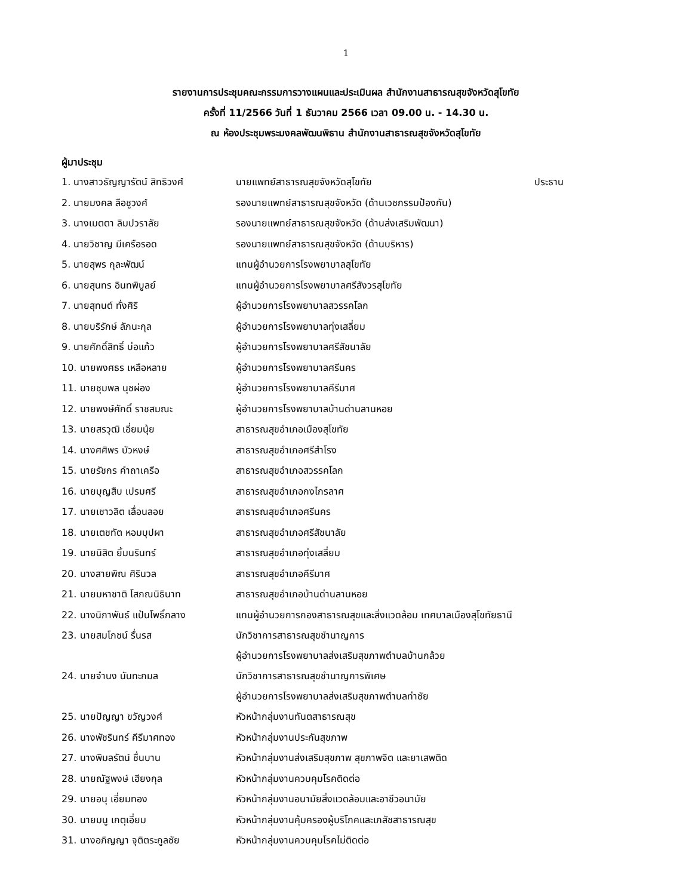1
รายงานการประชุมคณะกรรมการวางแผนและประเมินผล สำนักงานสาธารณสุขจังหวัดสุโขทัย
ครั้งที่ 11/2566 วันที่ 1 ธันวาคม 2566 เวลา 09.00 น. - 14.30 น.
ณ ห้องประชุมพระมงคลพัฒนพิธาน สำนักงานสาธารณสุขจังหวัดสุโขทัย
ผู้มาประชุม
| 1. นางสาวธัญญารัตน์ สิทธิวงศ์ | นายแพทย์สาธารณสุขจังหวัดสุโขทัย | ประธาน |
| 2. นายมงคล ลือชูวงศ์ | รองนายแพทย์สาธารณสุขจังหวัด (ด้านเวชกรรมป้องกัน) | |
| 3. นางเมตตา ลิมปวราลัย | รองนายแพทย์สาธารณสุขจังหวัด (ด้านส่งเสริมพัฒนา) | |
| 4. นายวิชาญ มีเครือรอด | รองนายแพทย์สาธารณสุขจังหวัด (ด้านบริหาร) | |
| 5. นายสุพร กุละพัฒน์ | แทนผู้อำนวยการโรงพยาบาลสุโขทัย | |
| 6. นายสุนทร อินทพิบูลย์ | แทนผู้อำนวยการโรงพยาบาลศรีสังวรสุโขทัย | |
| 7. นายสุทนต์ ทั่งศิริ | ผู้อำนวยการโรงพยาบาลสวรรคโลก | |
| 8. นายบริรักษ์ ลัภนะกุล | ผู้อำนวยการโรงพยาบาลทุ่งเสลี่ยม | |
| 9. นายศักดิ์สิทธิ์ บ่อแก้ว | ผู้อำนวยการโรงพยาบาลศรีสัชนาลัย | |
| 10. นายพงศธร เหลือหลาย | ผู้อำนวยการโรงพยาบาลศรีนคร | |
| 11. นายชุมพล นุชผ่อง | ผู้อำนวยการโรงพยาบาลคีรีมาศ | |
| 12. นายพงษ์ศักดิ์ ราชสมณะ | ผู้อำนวยการโรงพยาบาลบ้านด่านลานหอย | |
| 13. นายสรวุฒิ เอี่ยมนุ้ย | สาธารณสุขอำเภอเมืองสุโขทัย | |
| 14. นางศศิพร บัวหงษ์ | สาธารณสุขอำเภอศรีสำโรง | |
| 15. นายรัชกร คำถาเครือ | สาธารณสุขอำเภอสวรรคโลก | |
| 16. นายบุญสืบ เปรมศรี | สาธารณสุขอำเภอกงไกรลาศ | |
| 17. นายเชาวลิต เลื่อนลอย | สาธารณสุขอำเภอศรีนคร | |
| 18. นายเตชทัต หอมบุปผา | สาธารณสุขอำเภอศรีสัชนาลัย | |
| 19. นายนิสิต ยิ้มนรินทร์ | สาธารณสุขอำเภอทุ่งเสลี่ยม | |
| 20. นางสายพิณ ศิรินวล | สาธารณสุขอำเภอคีรีมาศ | |
| 21. นายมหาชาติ โสภณนิธินาท | สาธารณสุขอำเภอบ้านด่านลานหอย | |
| 22. นางนิภาพันธ์ แป้นโพธิ์กลาง | แทนผู้อำนวยการกองสาธารณสุขและสิ่งแวดล้อม เทศบาลเมืองสุโขทัยธานี | |
| 23. นายสมโภชน์ รื่นรส | นักวิชาการสาธารณสุขชำนาญการ ผู้อำนวยการโรงพยาบาลส่งเสริมสุขภาพตำบลบ้านกล้วย | |
| 24. นายจำนง นันทะกมล | นักวิชาการสาธารณสุขชำนาญการพิเศษ ผู้อำนวยการโรงพยาบาลส่งเสริมสุขภาพตำบลท่าชัย | |
| 25. นายปัญญา ขวัญวงศ์ | หัวหน้ากลุ่มงานทันตสาธารณสุข | |
| 26. นางพัชรินทร์ คีรีมาศทอง | หัวหน้ากลุ่มงานประกันสุขภาพ | |
| 27. นางพิมลรัตน์ ชื่นบาน | หัวหน้ากลุ่มงานส่งเสริมสุขภาพ สุขภาพจิต และยาเสพติด | |
| 28. นายณัฐพงษ์ เฮียงกุล | หัวหน้ากลุ่มงานควบคุมโรคติดต่อ | |
| 29. นายอนุ เอี่ยมทอง | หัวหน้ากลุ่มงานอนามัยสิ่งแวดล้อมและอาชีวอนามัย | |
| 30. นายมนู เกตุเอี่ยม | หัวหน้ากลุ่มงานคุ้มครองผู้บริโภคและเภสัชสาธารณสุข | |
| 31. นางอภิญญา จุติตระกูลชัย | หัวหน้ากลุ่มงานควบคุมโรคไม่ติดต่อ | |